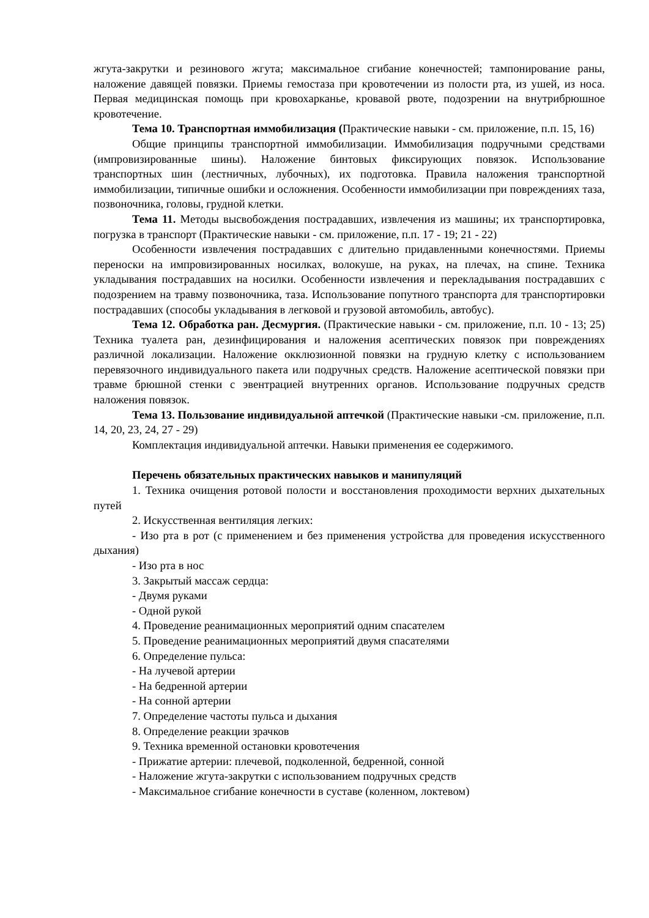жгута-закрутки и резинового жгута; максимальное сгибание конечностей; тампонирование раны, наложение давящей повязки. Приемы гемостаза при кровотечении из полости рта, из ушей, из носа. Первая медицинская помощь при кровохарканье, кровавой рвоте, подозрении на внутрибрюшное кровотечение.
Тема 10. Транспортная иммобилизация (Практические навыки - см. приложение, п.п. 15, 16)
Общие принципы транспортной иммобилизации. Иммобилизация подручными средствами (импровизированные шины). Наложение бинтовых фиксирующих повязок. Использование транспортных шин (лестничных, лубочных), их подготовка. Правила наложения транспортной иммобилизации, типичные ошибки и осложнения. Особенности иммобилизации при повреждениях таза, позвоночника, головы, грудной клетки.
Тема 11. Методы высвобождения пострадавших, извлечения из машины; их транспортировка, погрузка в транспорт (Практические навыки - см. приложение, п.п. 17 - 19; 21 - 22)
Особенности извлечения пострадавших с длительно придавленными конечностями. Приемы переноски на импровизированных носилках, волокуше, на руках, на плечах, на спине. Техника укладывания пострадавших на носилки. Особенности извлечения и перекладывания пострадавших с подозрением на травму позвоночника, таза. Использование попутного транспорта для транспортировки пострадавших (способы укладывания в легковой и грузовой автомобиль, автобус).
Тема 12. Обработка ран. Десмургия. (Практические навыки - см. приложение, п.п. 10 - 13; 25) Техника туалета ран, дезинфицирования и наложения асептических повязок при повреждениях различной локализации. Наложение окклюзионной повязки на грудную клетку с использованием перевязочного индивидуального пакета или подручных средств. Наложение асептической повязки при травме брюшной стенки с эвентрацией внутренних органов. Использование подручных средств наложения повязок.
Тема 13. Пользование индивидуальной аптечкой (Практические навыки -см. приложение, п.п. 14, 20, 23, 24, 27 - 29)
Комплектация индивидуальной аптечки. Навыки применения ее содержимого.
Перечень обязательных практических навыков и манипуляций
1. Техника очищения ротовой полости и восстановления проходимости верхних дыхательных путей
2. Искусственная вентиляция легких:
- Изо рта в рот (с применением и без применения устройства для проведения искусственного дыхания)
- Изо рта в нос
3. Закрытый массаж сердца:
- Двумя руками
- Одной рукой
4. Проведение реанимационных мероприятий одним спасателем
5. Проведение реанимационных мероприятий двумя спасателями
6. Определение пульса:
- На лучевой артерии
- На бедренной артерии
- На сонной артерии
7. Определение частоты пульса и дыхания
8. Определение реакции зрачков
9. Техника временной остановки кровотечения
- Прижатие артерии: плечевой, подколенной, бедренной, сонной
- Наложение жгута-закрутки с использованием подручных средств
- Максимальное сгибание конечности в суставе (коленном, локтевом)